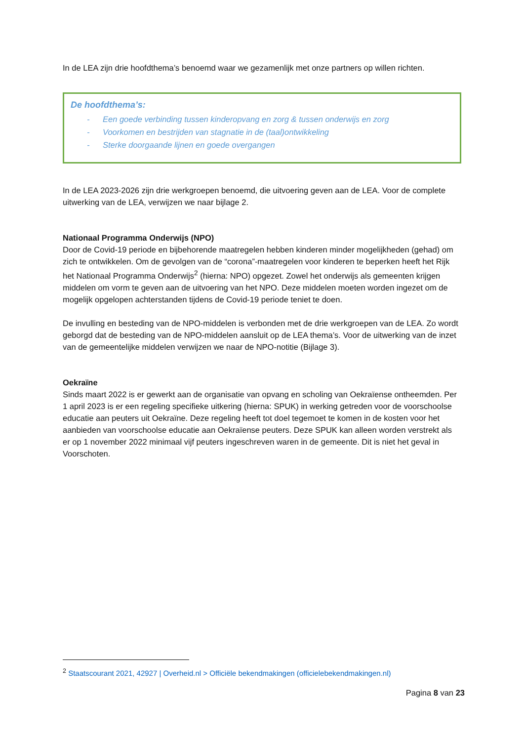In de LEA zijn drie hoofdthema’s benoemd waar we gezamenlijk met onze partners op willen richten.
De hoofdthema’s:
- Een goede verbinding tussen kinderopvang en zorg & tussen onderwijs en zorg
- Voorkomen en bestrijden van stagnatie in de (taal)ontwikkeling
- Sterke doorgaande lijnen en goede overgangen
In de LEA 2023-2026 zijn drie werkgroepen benoemd, die uitvoering geven aan de LEA. Voor de complete uitwerking van de LEA, verwijzen we naar bijlage 2.
Nationaal Programma Onderwijs (NPO)
Door de Covid-19 periode en bijbehorende maatregelen hebben kinderen minder mogelijkheden (gehad) om zich te ontwikkelen. Om de gevolgen van de “corona”-maatregelen voor kinderen te beperken heeft het Rijk het Nationaal Programma Onderwijs<sup>2</sup> (hierna: NPO) opgezet. Zowel het onderwijs als gemeenten krijgen middelen om vorm te geven aan de uitvoering van het NPO. Deze middelen moeten worden ingezet om de mogelijk opgelopen achterstanden tijdens de Covid-19 periode teniet te doen.
De invulling en besteding van de NPO-middelen is verbonden met de drie werkgroepen van de LEA. Zo wordt geborgd dat de besteding van de NPO-middelen aansluit op de LEA thema’s. Voor de uitwerking van de inzet van de gemeentelijke middelen verwijzen we naar de NPO-notitie (Bijlage 3).
Oekraïne
Sinds maart 2022 is er gewerkt aan de organisatie van opvang en scholing van Oekraïense ontheemden. Per 1 april 2023 is er een regeling specifieke uitkering (hierna: SPUK) in werking getreden voor de voorschoolse educatie aan peuters uit Oekraïne. Deze regeling heeft tot doel tegemoet te komen in de kosten voor het aanbieden van voorschoolse educatie aan Oekraïense peuters. Deze SPUK kan alleen worden verstrekt als er op 1 november 2022 minimaal vijf peuters ingeschreven waren in de gemeente. Dit is niet het geval in Voorschoten.
<sup>2</sup> Staatscourant 2021, 42927 | Overheid.nl > Officiële bekendmakingen (officielebekendmakingen.nl)
Pagina 8 van 23